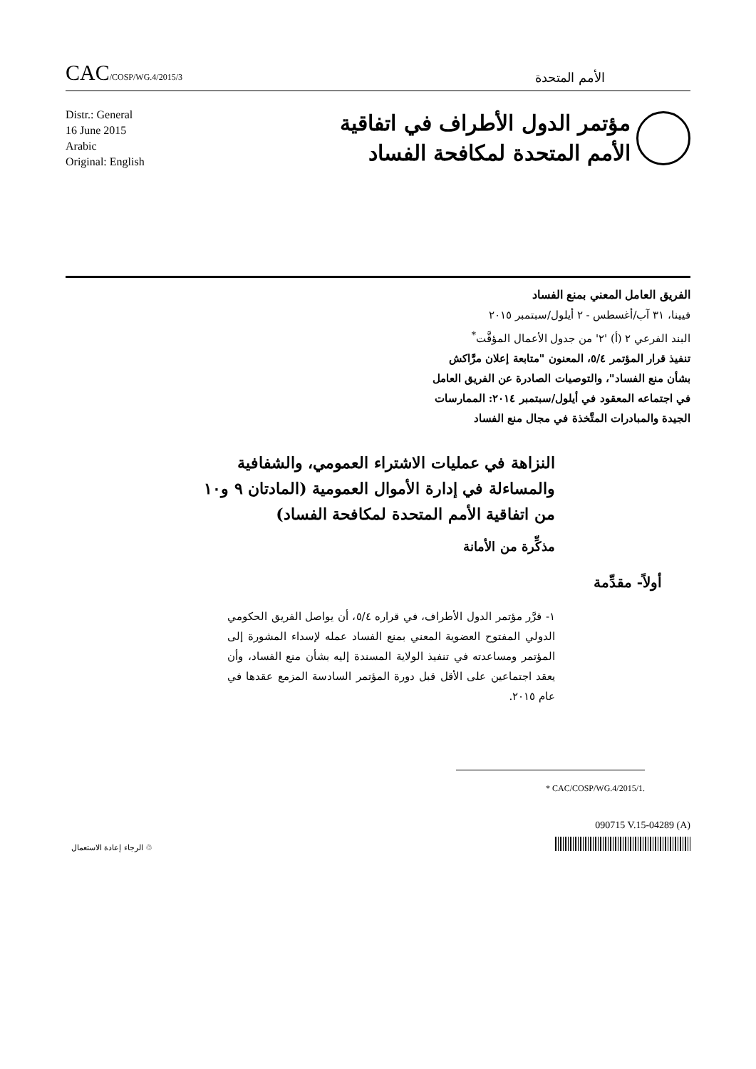CAC/COSP/WG.4/2015/3
الأمم المتحدة
Distr.: General
16 June 2015
Arabic
Original: English
مؤتمر الدول الأطراف في اتفاقية
الأمم المتحدة لمكافحة الفساد
الفريق العامل المعني بمنع الفساد
فيينا، ٣١ آب/أغسطس - ٢ أيلول/سبتمبر ٢٠١٥
البند الفرعي ٢ (أ) '٢' من جدول الأعمال المؤقَّت<sup>*</sup>
تنفيذ قرار المؤتمر ٥/٤، المعنون "متابعة إعلان مرَّاكش
بشأن منع الفساد"، والتوصيات الصادرة عن الفريق العامل
في اجتماعه المعقود في أيلول/سبتمبر ٢٠١٤: الممارسات
الجيدة والمبادرات المتَّخذة في مجال منع الفساد
النزاهة في عمليات الاشتراء العمومي، والشفافية والمساءلة في إدارة الأموال العمومية (المادتان ٩ و١٠ من اتفاقية الأمم المتحدة لمكافحة الفساد)
مذكِّرة من الأمانة
أولاً- مقدِّمة
١- قرَّر مؤتمر الدول الأطراف، في قراره ٥/٤، أن يواصل الفريق الحكومي الدولي المفتوح العضوية المعني بمنع الفساد عمله لإسداء المشورة إلى المؤتمر ومساعدته في تنفيذ الولاية المسندة إليه بشأن منع الفساد، وأن يعقد اجتماعين على الأقل قبل دورة المؤتمر السادسة المزمع عقدها في عام ٢٠١٥.
* CAC/COSP/WG.4/2015/1.
090715 V.15-04289 (A)
الرجاء إعادة الاستعمال ♲